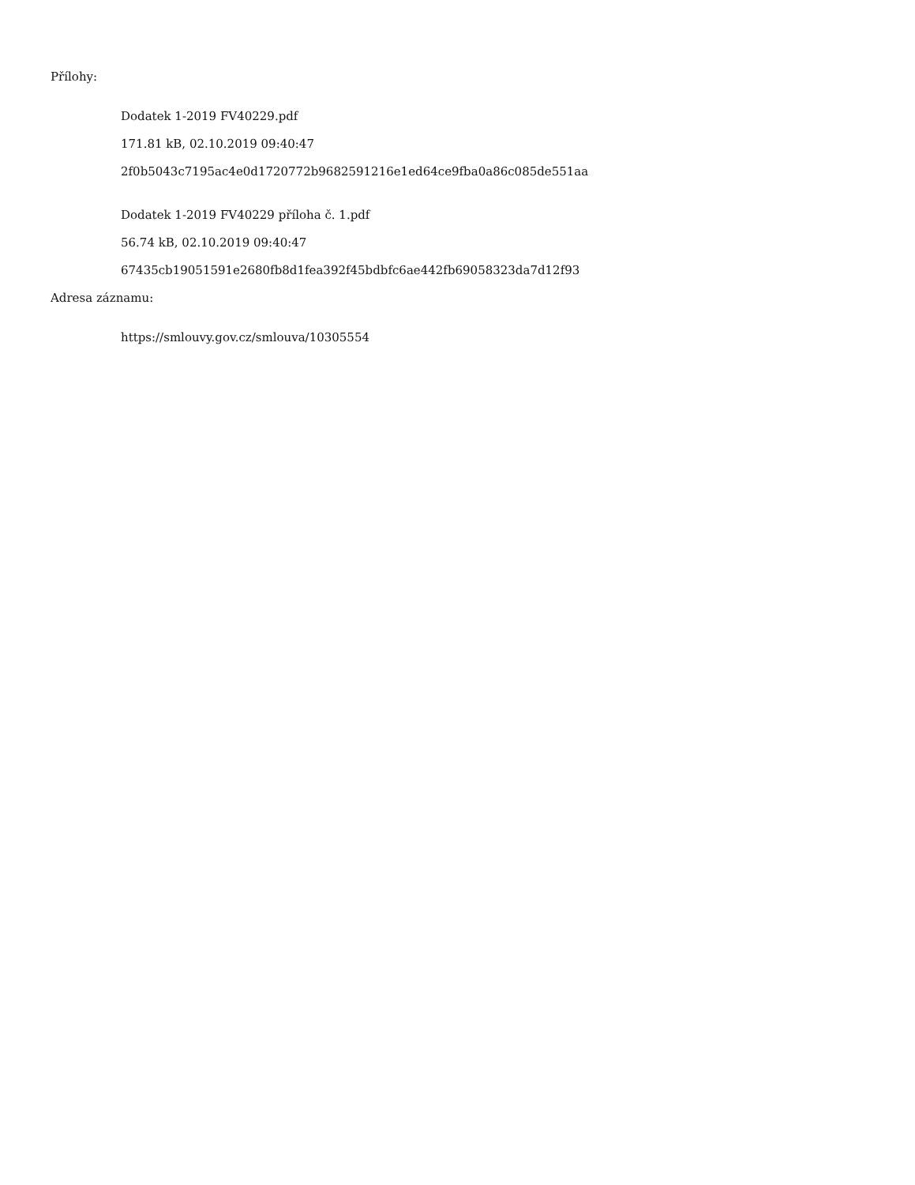Přílohy:
Dodatek 1-2019 FV40229.pdf
171.81 kB, 02.10.2019 09:40:47
2f0b5043c7195ac4e0d1720772b9682591216e1ed64ce9fba0a86c085de551aa
Dodatek 1-2019 FV40229 příloha č. 1.pdf
56.74 kB, 02.10.2019 09:40:47
67435cb19051591e2680fb8d1fea392f45bdbfc6ae442fb69058323da7d12f93
Adresa záznamu:
https://smlouvy.gov.cz/smlouva/10305554